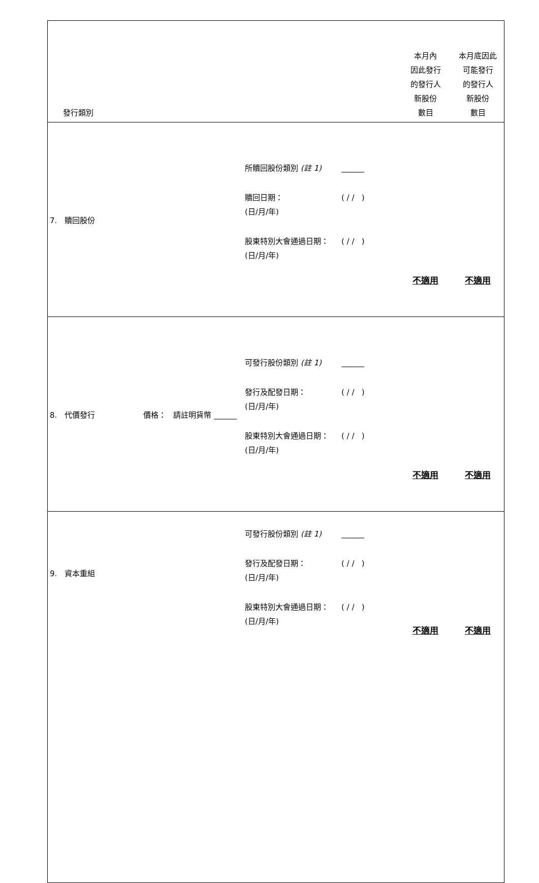| 發行類別 | | | 本月內 因此發行 的發行人 新股份 數目 | 本月底因此 可能發行 的發行人 新股份 數目 |
| --- | --- | --- | --- | --- |
| 7. 贖回股份 | | 所贖回股份類別 (註 1) ______ 贖回日期： (日/月/年) ( / / ) 股東特別大會通過日期： (日/月/年) ( / / ) | 不適用 | 不適用 |
| 8. 代價發行 | 價格： 請註明貨幣 ______ | 可發行股份類別 (註 1) ______ 發行及配發日期： (日/月/年) ( / / ) 股東特別大會通過日期： (日/月/年) ( / / ) | 不適用 | 不適用 |
| 9. 資本重組 | | 可發行股份類別 (註 1) ______ 發行及配發日期： (日/月/年) ( / / ) 股東特別大會通過日期： (日/月/年) ( / / ) | 不適用 | 不適用 |